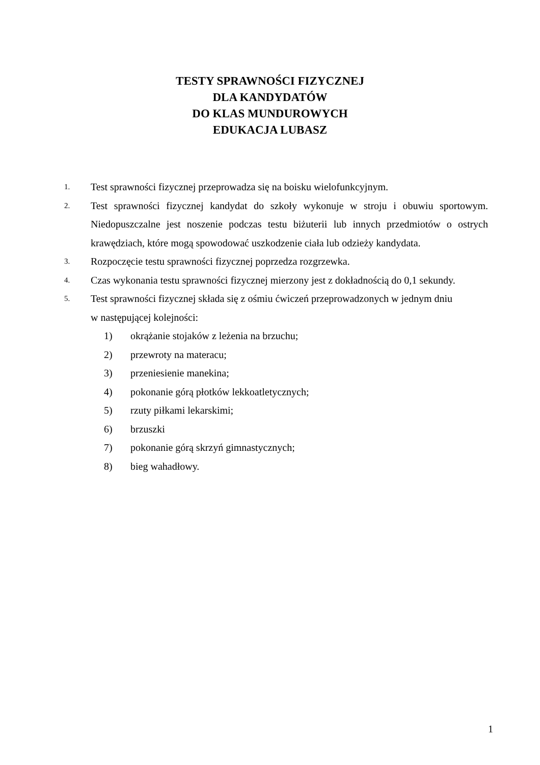TESTY SPRAWNOŚCI FIZYCZNEJ
DLA KANDYDATÓW
DO KLAS MUNDUROWYCH
EDUKACJA LUBASZ
1. Test sprawności fizycznej przeprowadza się na boisku wielofunkcyjnym.
2. Test sprawności fizycznej kandydat do szkoły wykonuje w stroju i obuwiu sportowym. Niedopuszczalne jest noszenie podczas testu biżuterii lub innych przedmiotów o ostrych krawędziach, które mogą spowodować uszkodzenie ciała lub odzieży kandydata.
3. Rozpoczęcie testu sprawności fizycznej poprzedza rozgrzewka.
4. Czas wykonania testu sprawności fizycznej mierzony jest z dokładnością do 0,1 sekundy.
5. Test sprawności fizycznej składa się z ośmiu ćwiczeń przeprowadzonych w jednym dniu
w następującej kolejności:
1) okrążanie stojaków z leżenia na brzuchu;
2) przewroty na materacu;
3) przeniesienie manekina;
4) pokonanie górą płotków lekkoatletycznych;
5) rzuty piłkami lekarskimi;
6) brzuszki
7) pokonanie górą skrzyń gimnastycznych;
8) bieg wahadłowy.
1